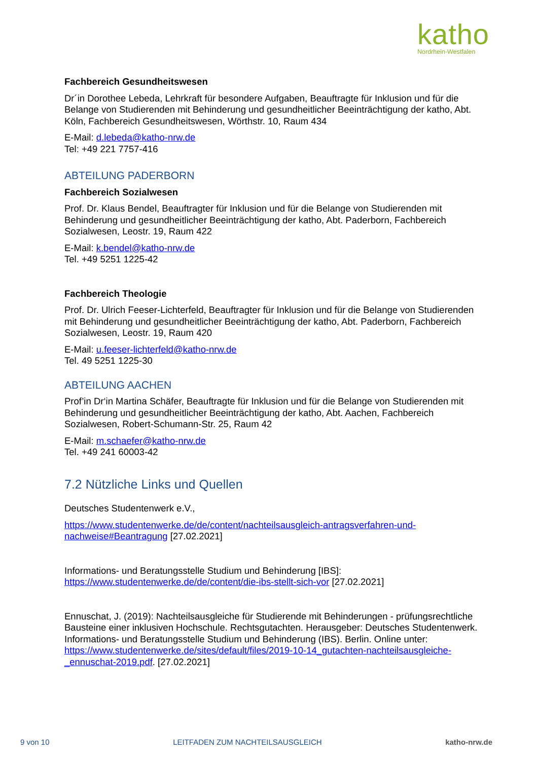katho
Nordrhein-Westfalen
Fachbereich Gesundheitswesen
Dr´in Dorothee Lebeda, Lehrkraft für besondere Aufgaben, Beauftragte für Inklusion und für die Belange von Studierenden mit Behinderung und gesundheitlicher Beeinträchtigung der katho, Abt. Köln, Fachbereich Gesundheitswesen, Wörthstr. 10, Raum 434
E-Mail: d.lebeda@katho-nrw.de
Tel: +49 221 7757-416
ABTEILUNG PADERBORN
Fachbereich Sozialwesen
Prof. Dr. Klaus Bendel, Beauftragter für Inklusion und für die Belange von Studierenden mit Behinderung und gesundheitlicher Beeinträchtigung der katho, Abt. Paderborn, Fachbereich Sozialwesen, Leostr. 19, Raum 422
E-Mail: k.bendel@katho-nrw.de
Tel. +49 5251 1225-42
Fachbereich Theologie
Prof. Dr. Ulrich Feeser-Lichterfeld, Beauftragter für Inklusion und für die Belange von Studierenden mit Behinderung und gesundheitlicher Beeinträchtigung der katho, Abt. Paderborn, Fachbereich Sozialwesen, Leostr. 19, Raum 420
E-Mail: u.feeser-lichterfeld@katho-nrw.de
Tel. 49 5251 1225-30
ABTEILUNG AACHEN
Prof’in Dr‘in Martina Schäfer, Beauftragte für Inklusion und für die Belange von Studierenden mit Behinderung und gesundheitlicher Beeinträchtigung der katho, Abt. Aachen, Fachbereich Sozialwesen, Robert-Schumann-Str. 25, Raum 42
E-Mail: m.schaefer@katho-nrw.de
Tel. +49 241 60003-42
7.2 Nützliche Links und Quellen
Deutsches Studentenwerk e.V.,
https://www.studentenwerke.de/de/content/nachteilsausgleich-antragsverfahren-und-nachweise#Beantragung [27.02.2021]
Informations- und Beratungsstelle Studium und Behinderung [IBS]:
https://www.studentenwerke.de/de/content/die-ibs-stellt-sich-vor [27.02.2021]
Ennuschat, J. (2019): Nachteilsausgleiche für Studierende mit Behinderungen - prüfungsrechtliche Bausteine einer inklusiven Hochschule. Rechtsgutachten. Herausgeber: Deutsches Studentenwerk. Informations- und Beratungsstelle Studium und Behinderung (IBS). Berlin. Online unter: https://www.studentenwerke.de/sites/default/files/2019-10-14_gutachten-nachteilsausgleiche-_ennuschat-2019.pdf. [27.02.2021]
9 von 10 LEITFADEN ZUM NACHTEILSAUSGLEICH katho-nrw.de